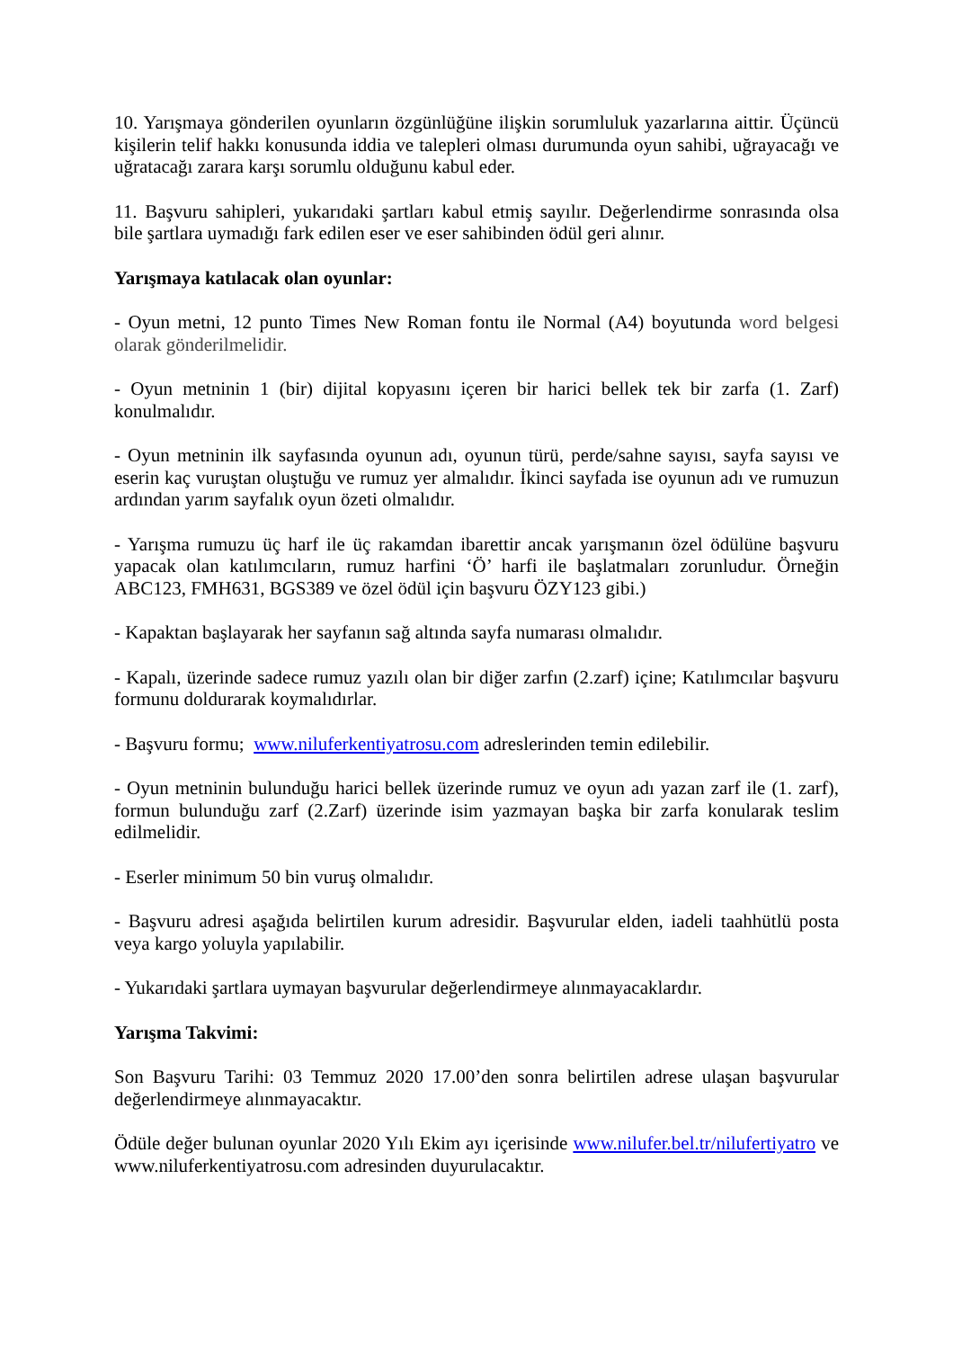10. Yarışmaya gönderilen oyunların özgünlüğüne ilişkin sorumluluk yazarlarına aittir. Üçüncü kişilerin telif hakkı konusunda iddia ve talepleri olması durumunda oyun sahibi, uğrayacağı ve uğratacağı zarara karşı sorumlu olduğunu kabul eder.
11. Başvuru sahipleri, yukarıdaki şartları kabul etmiş sayılır. Değerlendirme sonrasında olsa bile şartlara uymadığı fark edilen eser ve eser sahibinden ödül geri alınır.
Yarışmaya katılacak olan oyunlar:
- Oyun metni, 12 punto Times New Roman fontu ile Normal (A4) boyutunda word belgesi olarak gönderilmelidir.
- Oyun metninin 1 (bir) dijital kopyasını içeren bir harici bellek tek bir zarfa (1. Zarf) konulmalıdır.
- Oyun metninin ilk sayfasında oyunun adı, oyunun türü, perde/sahne sayısı, sayfa sayısı ve eserin kaç vuruştan oluştuğu ve rumuz yer almalıdır. İkinci sayfada ise oyunun adı ve rumuzun ardından yarım sayfalık oyun özeti olmalıdır.
- Yarışma rumuzu üç harf ile üç rakamdan ibarettir ancak yarışmanın özel ödülüne başvuru yapacak olan katılımcıların, rumuz harfini ‘Ö’ harfi ile başlatmaları zorunludur. Örneğin ABC123, FMH631, BGS389 ve özel ödül için başvuru ÖZY123 gibi.)
- Kapaktan başlayarak her sayfanın sağ altında sayfa numarası olmalıdır.
- Kapalı, üzerinde sadece rumuz yazılı olan bir diğer zarfın (2.zarf) içine; Katılımcılar başvuru formunu doldurarak koymalıdırlar.
- Başvuru formu; www.niluferkentiyatrosu.com adreslerinden temin edilebilir.
- Oyun metninin bulunduğu harici bellek üzerinde rumuz ve oyun adı yazan zarf ile (1. zarf), formun bulunduğu zarf (2.Zarf) üzerinde isim yazmayan başka bir zarfa konularak teslim edilmelidir.
- Eserler minimum 50 bin vuruş olmalıdır.
- Başvuru adresi aşağıda belirtilen kurum adresidir. Başvurular elden, iadeli taahhütlü posta veya kargo yoluyla yapılabilir.
- Yukarıdaki şartlara uymayan başvurular değerlendirmeye alınmayacaklardır.
Yarışma Takvimi:
Son Başvuru Tarihi: 03 Temmuz 2020 17.00’den sonra belirtilen adrese ulaşan başvurular değerlendirmeye alınmayacaktır.
Ödüle değer bulunan oyunlar 2020 Yılı Ekim ayı içerisinde www.nilufer.bel.tr/nilufertiyatro ve www.niluferkentiyatrosu.com adresinden duyurulacaktır.